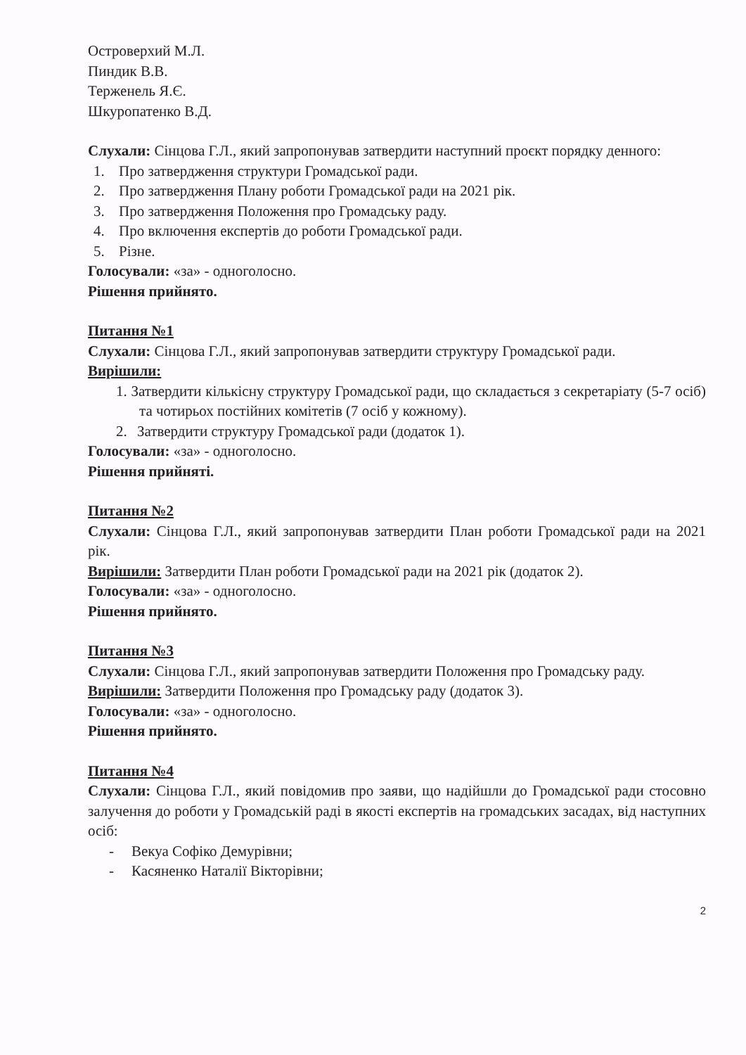Островерхий М.Л.
Пиндик В.В.
Терженель Я.Є.
Шкуропатенко В.Д.
Слухали: Сінцова Г.Л., який запропонував затвердити наступний проєкт порядку денного:
1. Про затвердження структури Громадської ради.
2. Про затвердження Плану роботи Громадської ради на 2021 рік.
3. Про затвердження Положення про Громадську раду.
4. Про включення експертів до роботи Громадської ради.
5. Різне.
Голосували: «за» - одноголосно.
Рішення прийнято.
Питання №1
Слухали: Сінцова Г.Л., який запропонував затвердити структуру Громадської ради.
Вирішили:
1. Затвердити кількісну структуру Громадської ради, що складається з секретаріату (5-7 осіб) та чотирьох постійних комітетів (7 осіб у кожному).
2. Затвердити структуру Громадської ради (додаток 1).
Голосували: «за» - одноголосно.
Рішення прийняті.
Питання №2
Слухали: Сінцова Г.Л., який запропонував затвердити План роботи Громадської ради на 2021 рік.
Вирішили: Затвердити План роботи Громадської ради на 2021 рік (додаток 2).
Голосували: «за» - одноголосно.
Рішення прийнято.
Питання №3
Слухали: Сінцова Г.Л., який запропонував затвердити Положення про Громадську раду.
Вирішили: Затвердити Положення про Громадську раду (додаток 3).
Голосували: «за» - одноголосно.
Рішення прийнято.
Питання №4
Слухали: Сінцова Г.Л., який повідомив про заяви, що надійшли до Громадської ради стосовно залучення до роботи у Громадській раді в якості експертів на громадських засадах, від наступних осіб:
- Векуа Софіко Демурівни;
- Касяненко Наталії Вікторівни;
2